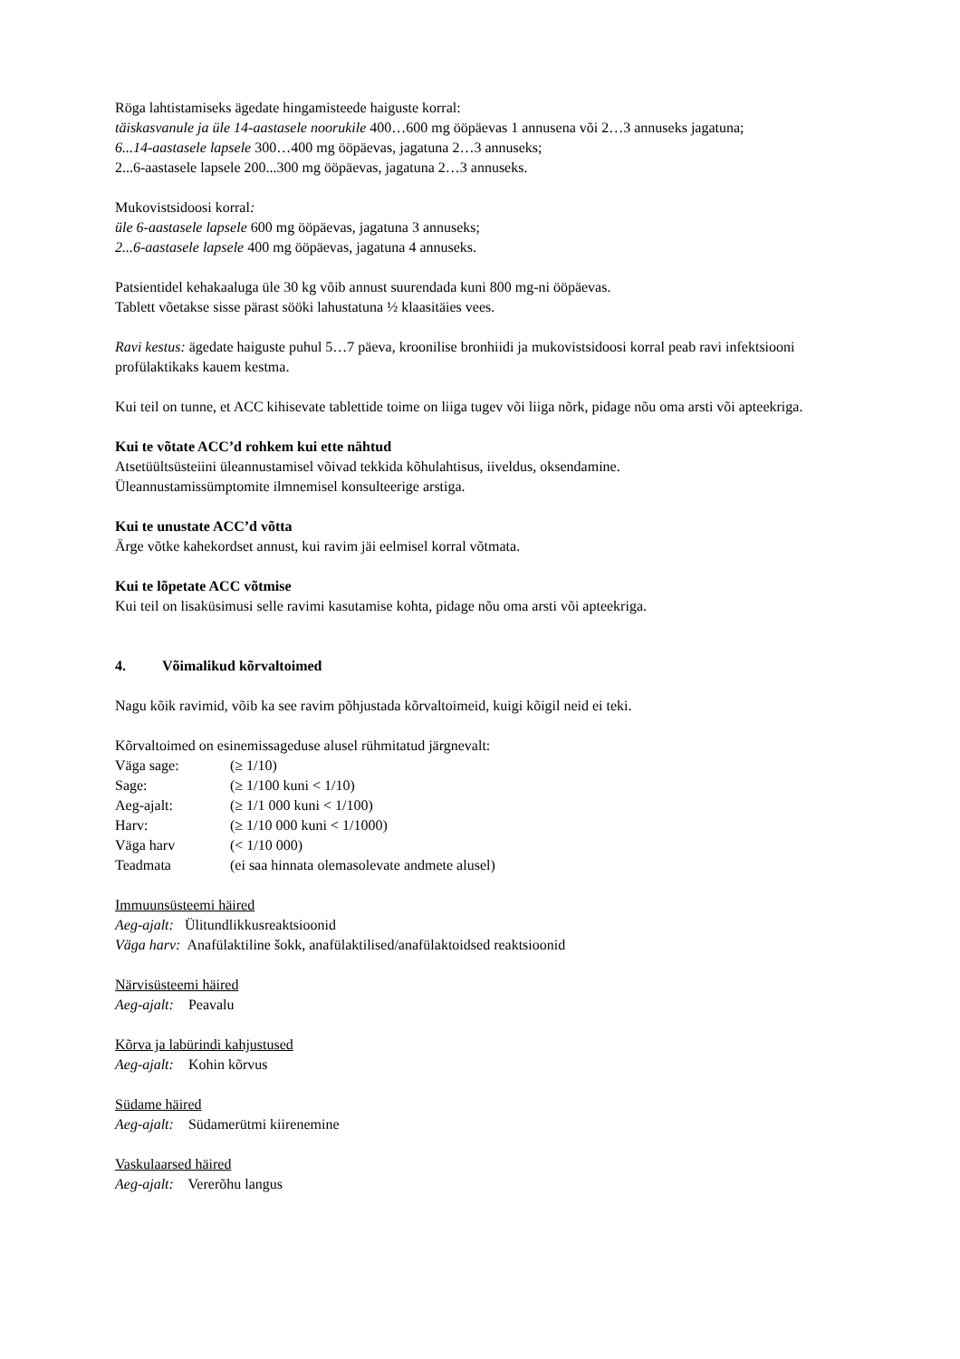Röga lahtistamiseks ägedate hingamisteede haiguste korral:
täiskasvanule ja üle 14-aastasele noorukile 400…600 mg ööpäevas 1 annusena või 2…3 annuseks jagatuna;
6...14-aastasele lapsele 300…400 mg ööpäevas, jagatuna 2…3 annuseks;
2...6-aastasele lapsele 200...300 mg ööpäevas, jagatuna 2…3 annuseks.
Mukovistsidoosi korral:
üle 6-aastasele lapsele 600 mg ööpäevas, jagatuna 3 annuseks;
2...6-aastasele lapsele 400 mg ööpäevas, jagatuna 4 annuseks.
Patsientidel kehakaaluga üle 30 kg võib annust suurendada kuni 800 mg-ni ööpäevas.
Tablett võetakse sisse pärast sööki lahustatuna ½ klaasitäies vees.
Ravi kestus: ägedate haiguste puhul 5…7 päeva, kroonilise bronhiidi ja mukovistsidoosi korral peab ravi infektsiooni profülaktikaks kauem kestma.
Kui teil on tunne, et ACC kihisevate tablettide toime on liiga tugev või liiga nõrk, pidage nõu oma arsti või apteekriga.
Kui te võtate ACC’d rohkem kui ette nähtud
Atsetüültsüsteiini üleannustamisel võivad tekkida kõhulahtisus, iiveldus, oksendamine.
Üleannustamissümptomite ilmnemisel konsulteerige arstiga.
Kui te unustate ACC’d võtta
Ärge võtke kahekordset annust, kui ravim jäi eelmisel korral võtmata.
Kui te lõpetate ACC võtmise
Kui teil on lisaküsimusi selle ravimi kasutamise kohta, pidage nõu oma arsti või apteekriga.
4. Võimalikud kõrvaltoimed
Nagu kõik ravimid, võib ka see ravim põhjustada kõrvaltoimeid, kuigi kõigil neid ei teki.
Kõrvaltoimed on esinemissageduse alusel rühmitatud järgnevalt:
| Väga sage: | (≥ 1/10) |
| Sage: | (≥ 1/100 kuni < 1/10) |
| Aeg-ajalt: | (≥ 1/1 000 kuni < 1/100) |
| Harv: | (≥ 1/10 000 kuni < 1/1000) |
| Väga harv | (< 1/10 000) |
| Teadmata | (ei saa hinnata olemasolevate andmete alusel) |
Immuunsüsteemi häired
Aeg-ajalt: Ülitundlikkusreaktsioonid
Väga harv: Anafülaktiline šokk, anafülaktilised/anafülaktoidsed reaktsioonid
Närvisüsteemi häired
Aeg-ajalt: Peavalu
Kõrva ja labürindi kahjustused
Aeg-ajalt: Kohin kõrvus
Südame häired
Aeg-ajalt: Südamerütmi kiirenemine
Vaskulaarsed häired
Aeg-ajalt: Vererõhu langus